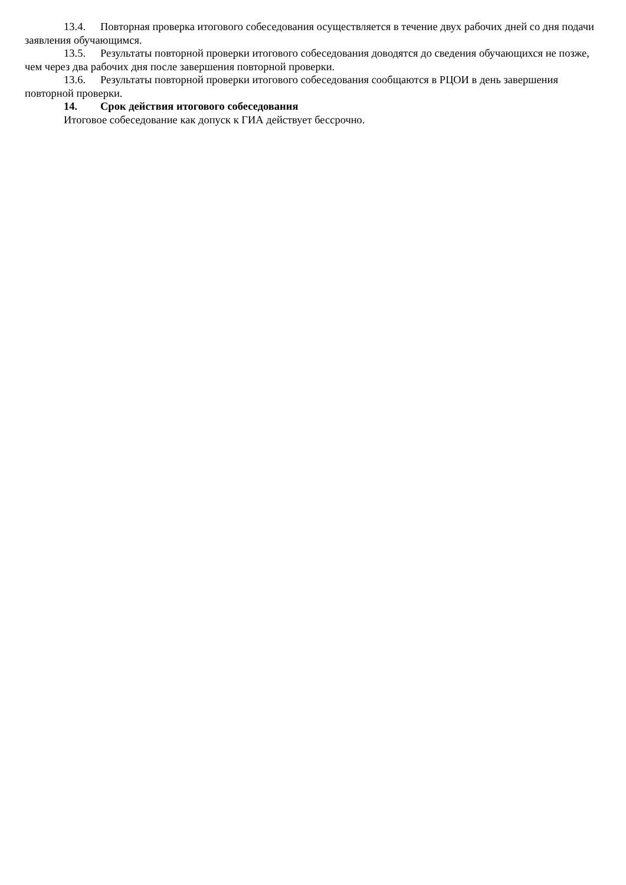13.4. Повторная проверка итогового собеседования осуществляется в течение двух рабочих дней со дня подачи заявления обучающимся.
13.5. Результаты повторной проверки итогового собеседования доводятся до сведения обучающихся не позже, чем через два рабочих дня после завершения повторной проверки.
13.6. Результаты повторной проверки итогового собеседования сообщаются в РЦОИ в день завершения повторной проверки.
14. Срок действия итогового собеседования
Итоговое собеседование как допуск к ГИА действует бессрочно.